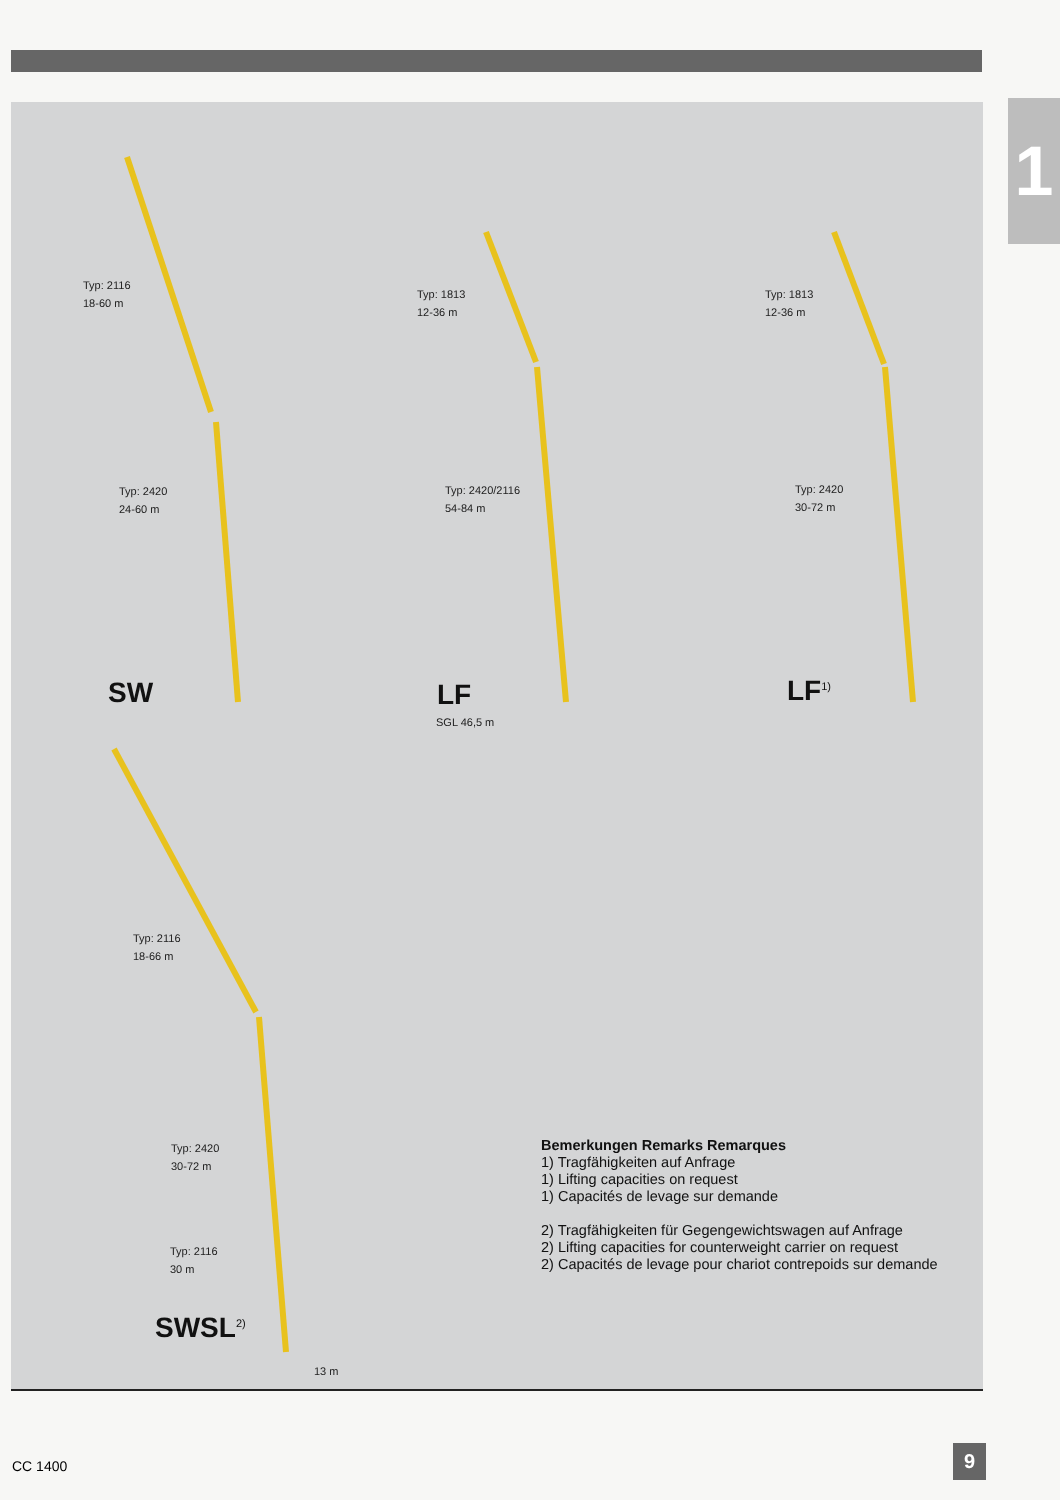1
Typ: 2116
18-60 m
Typ: 2420
24-60 m
SW
Typ: 1813
12-36 m
Typ: 2420/2116
54-84 m
LF
SGL 46,5 m
Typ: 1813
12-36 m
Typ: 2420
30-72 m
LF<sup>1)</sup>
Typ: 2116
18-66 m
Typ: 2420
30-72 m
Typ: 2116
30 m
SWSL<sup>2)</sup>
13 m
Bemerkungen Remarks Remarques
1) Tragfähigkeiten auf Anfrage
1) Lifting capacities on request
1) Capacités de levage sur demande
2) Tragfähigkeiten für Gegengewichtswagen auf Anfrage
2) Lifting capacities for counterweight carrier on request
2) Capacités de levage pour chariot contrepoids sur demande
CC 1400 9